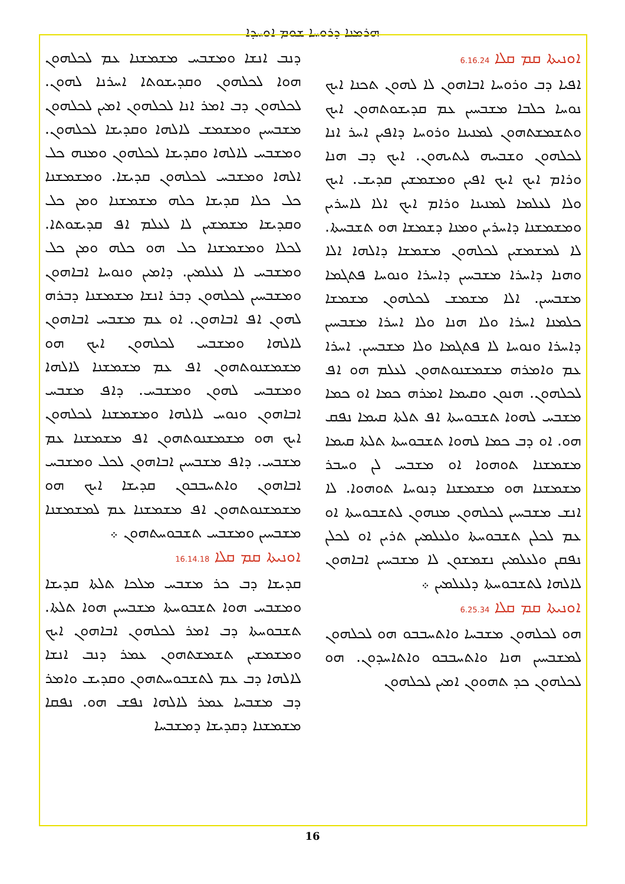ܗܪܡܢܐ ܕܪܘܚܐ ܫܘܡ ܐܘܚܕܐ
ܐܘܢܝܬܐ ܩܡ ܩܠܐ 6.16.24
ܐܦܝܐ ܕܒ ܘܪܘܚܐ ܐܒܐܗܘܢ ܠܐ ܠܗܘܢ ܬܟܢܐ ܐܝܟ ܢܘܚܐ ܟܠܒܐ ܡܫܒܚܝܢ ܥܡ ܩܕܝܫܘܬܗܘܢ ܐܝܟ ܘܬܫܡܫܬܗܘܢ ܠܡܢܝܢܐ ܘܪܘܚܐ ܕܐܦܝܢ ܐܚܪ ܐܢܐ ܠܟܠܗܘܢ ܘܫܒܚܗ ܠܝܬܝܗܘܢ. ܐܝܟ ܕܒ ܗܢܐ ܘܪܐܡ ܐܝܟ ܐܝܟ ܐܦܝܢ ܘܡܫܡܫܝܢ ܩܕܝܫ. ܐܝܟ ܘܠܐ ܠܥܠܡܐ ܠܡܢܝܢܐ ܘܪܐܡ ܐܝܟ ܐܠܐ ܠܐܚܪܝܢ ܘܡܫܡܫܢܐ ܕܐܚܪܝܢ ܘܡܢܐ ܕܫܡܫܐ ܗܘ ܬܫܒܚܬܐ. ܠܐ ܠܡܫܡܫܝܢ ܠܟܠܗܘܢ ܡܫܡܫܐ ܕܐܠܗܐ ܐܠܐ ܘܗܢܐ ܕܐܚܪܐ ܡܫܒܚܝܢ ܕܐܚܪܐ ܘܢܘܚܐ ܦܬܓܡܐ ܡܫܒܚܝܢ. ܐܠܐ ܡܫܡܫ ܠܟܠܗܘܢ ܡܫܡܫܐ ܟܠܡܢܐ ܐܚܪܐ ܘܠܐ ܗܢܐ ܘܠܐ ܐܚܪܐ ܡܫܒܚܝܢ ܕܐܚܪܐ ܘܢܘܚܐ ܠܐ ܦܬܓܡܐ ܘܠܐ ܡܫܒܚܝܢ. ܐܚܪܐ ܥܡ ܘܐܡܪܗ ܡܫܡܫܢܘܬܗܘܢ ܠܥܠܡ ܗܘ ܐܦ ܠܟܠܗܘܢ. ܗܢܘܢ ܘܩܝܡܐ ܐܡܪܗ ܟܡܐ ܐܘ ܟܡܐ ܡܫܒܚ ܠܗܘܐ ܬܫܒܘܚܬܐ ܐܦ ܬܠܬܐ ܩܝܡܐ ܢܦܩ ܗܘ. ܐܘ ܕܒ ܟܡܐ ܠܗܘܐ ܬܫܒܘܚܬܐ ܬܠܬܐ ܩܝܡܐ ܡܫܡܫܢܐ ܬܘܗܘܐ ܐܘ ܡܫܒܚ ܠܢ ܘܚܒܪ ܡܫܡܫܢܐ ܗܘ ܡܫܡܫܢܐ ܕܢܘܚܐ ܬܘܗܘܐ. ܠܐ ܐܢܫ ܡܫܒܚܝܢ ܠܟܠܗܘܢ ܡܢܗܘܢ ܠܬܫܒܘܚܬܐ ܐܘ ܥܡ ܠܟܠܢ ܬܫܒܘܚܬܐ ܘܠܥܠܡܝܢ ܬܪܝܢ ܐܘ ܠܟܠܢ ܢܦܩܢ ܘܠܥܠܡܝܢ ܢܫܡܫܘܢ ܠܐ ܡܫܒܚܝܢ ܐܒܐܗܘܢ ܠܐܠܗܐ ܠܬܫܒܘܚܬܐ ܕܠܥܠܡܝܢ ܀
ܐܘܢܝܬܐ ܩܡ ܩܠܐ 6.25.34
ܗܘ ܠܟܠܗܘܢ ܡܫܒܚܐ ܘܐܬܚܒܒܘ ܗܘ ܠܟܠܗܘܢ ܠܡܫܒܚܝܢ ܗܢܐ ܘܐܬܚܒܒܘ ܘܐܬܐܚܕܘܢ. ܗܘ ܠܟܠܗܘܢ ܟܕ ܬܗܘܘܢ ܐܡܝܢ ܠܟܠܗܘܢ
ܕܢܒ ܐܢܫܐ ܘܡܫܒܚ ܡܫܡܫܢܐ ܥܡ ܠܟܠܗܘܢ ܗܘܐ ܠܟܠܗܘܢ ܘܩܕܝܫܘܬܐ ܐܚܪܢܐ ܠܗܘܢ. ܠܟܠܗܘܢ ܕܒ ܐܡܪ ܐܢܐ ܠܟܠܗܘܢ ܐܡܝܢ ܠܟܠܗܘܢ ܡܫܒܚܝܢ ܘܡܫܡܫ ܠܐܠܗܐ ܘܩܕܝܫܐ ܠܟܠܗܘܢ. ܘܡܫܒܚ ܠܐܠܗܐ ܘܩܕܝܫܐ ܠܟܠܗܘܢ ܘܡܢܗ ܟܠ ܐܠܗܐ ܘܡܫܒܚ ܠܟܠܗܘܢ ܩܕܝܫܐ. ܘܡܫܡܫܢܐ ܟܠ ܟܠܐ ܩܕܝܫܐ ܟܠܗ ܡܫܡܫܢܐ ܘܡܢ ܟܠ ܘܩܕܝܫܐ ܡܫܡܫܝܢ ܠܐ ܠܥܠܡ ܐܦ ܩܕܝܫܘܬܐ. ܠܟܠܐ ܘܡܫܡܫܢܐ ܟܠ ܗܘ ܟܠܗ ܘܡܢ ܟܠ ܘܡܫܒܚ ܠܐ ܠܥܠܡܝܢ. ܕܐܡܝܢ ܘܢܘܚܐ ܐܒܐܗܘܢ ܘܡܫܒܚܝܢ ܠܟܠܗܘܢ ܕܒܪ ܐܢܫܐ ܡܫܡܫܢܐ ܕܒܪܗ ܠܗܘܢ ܐܦ ܐܒܐܗܘܢ. ܐܘ ܥܡ ܡܫܒܚ ܐܒܐܗܘܢ ܠܐܠܗܐ ܘܡܫܒܚ ܠܟܠܗܘܢ ܐܝܟ ܗܘ ܡܫܡܫܢܘܬܗܘܢ ܐܦ ܥܡ ܡܫܡܫܢܐ ܠܐܠܗܐ ܘܡܫܒܚ ܠܗܘܢ ܘܡܫܒܚ. ܕܐܦ ܡܫܒܚ ܐܒܐܗܘܢ ܘܢܘܚ ܠܐܠܗܐ ܘܡܫܡܫܢܐ ܠܟܠܗܘܢ ܐܝܟ ܗܘ ܡܫܡܫܢܘܬܗܘܢ ܐܦ ܡܫܡܫܢܐ ܥܡ ܡܫܒܚ. ܕܐܦ ܡܫܒܚܝܢ ܐܒܐܗܘܢ ܠܟܠ ܘܡܫܒܚ ܐܒܐܗܘܢ ܘܐܬܚܒܒܘܢ ܩܕܝܫܐ ܐܝܟ ܗܘ ܡܫܡܫܢܘܬܗܘܢ ܐܦ ܡܫܡܫܢܐ ܥܡ ܠܡܫܡܫܢܐ ܡܫܒܚܝܢ ܘܡܫܒܚ ܬܫܒܘܚܬܗܘܢ ܀
ܐܘܢܝܬܐ ܩܡ ܩܠܐ 16.14.18
ܩܕܝܫܐ ܕܒ ܟܪ ܡܫܒܚ ܡܠܟܐ ܬܠܬܐ ܩܕܝܫܐ ܘܡܫܒܚ ܗܘܐ ܬܫܒܘܚܬܐ ܡܫܒܚܝܢ ܗܘܐ ܬܠܬܐ. ܬܫܒܘܚܬܐ ܕܒ ܐܡܪ ܠܟܠܗܘܢ ܐܒܐܗܘܢ ܐܝܟ ܘܡܫܡܫܝܢ ܬܫܡܫܬܗܘܢ ܥܡܪ ܕܢܒ ܐܢܫܐ ܠܐܠܗܐ ܕܒ ܥܡ ܠܬܫܒܘܚܬܗܘܢ ܘܩܕܝܫ ܘܐܡܪ ܕܒ ܡܫܒܚܐ ܥܡܪ ܠܐܠܗܐ ܢܦܫ ܗܘ. ܢܦܩܐ ܡܫܡܫܢܐ ܕܩܕܝܫܐ ܕܡܫܒܚܐ
16